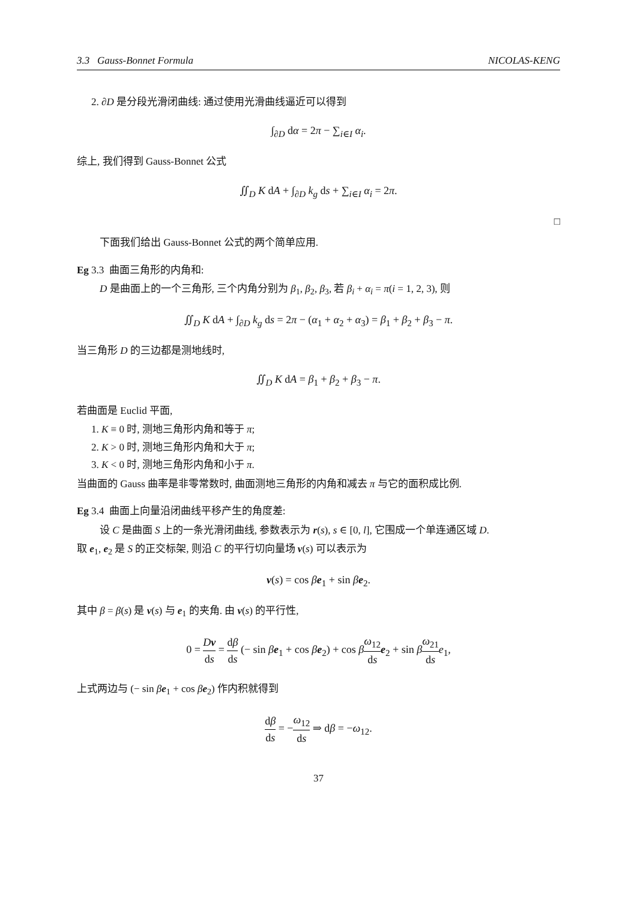3.3 Gauss-Bonnet Formula NICOLAS-KENG
2. ∂D 是分段光滑闭曲线: 通过使用光滑曲线逼近可以得到
∫<sub>∂D</sub> dα = 2π − ∑<sub>i∈I</sub> α<sub>i</sub>.
综上, 我们得到 Gauss-Bonnet 公式
∬<sub>D</sub> K dA + ∫<sub>∂D</sub> k<sub>g</sub> ds + ∑<sub>i∈I</sub> α<sub>i</sub> = 2π.
□
下面我们给出 Gauss-Bonnet 公式的两个简单应用.
Eg 3.3 曲面三角形的内角和:
D 是曲面上的一个三角形, 三个内角分别为 β<sub>1</sub>, β<sub>2</sub>, β<sub>3</sub>, 若 β<sub>i</sub> + α<sub>i</sub> = π(i = 1, 2, 3), 则
∬<sub>D</sub> K dA + ∫<sub>∂D</sub> k<sub>g</sub> ds = 2π − (α<sub>1</sub> + α<sub>2</sub> + α<sub>3</sub>) = β<sub>1</sub> + β<sub>2</sub> + β<sub>3</sub> − π.
当三角形 D 的三边都是测地线时,
∬<sub>D</sub> K dA = β<sub>1</sub> + β<sub>2</sub> + β<sub>3</sub> − π.
若曲面是 Euclid 平面,
1. K ≡ 0 时, 测地三角形内角和等于 π;
2. K > 0 时, 测地三角形内角和大于 π;
3. K < 0 时, 测地三角形内角和小于 π.
当曲面的 Gauss 曲率是非零常数时, 曲面测地三角形的内角和减去 π 与它的面积成比例.
Eg 3.4 曲面上向量沿闭曲线平移产生的角度差:
设 C 是曲面 S 上的一条光滑闭曲线, 参数表示为 r(s), s ∈ [0, l], 它围成一个单连通区域 D.
取 e<sub>1</sub>, e<sub>2</sub> 是 S 的正交标架, 则沿 C 的平行切向量场 v(s) 可以表示为
v(s) = cos βe<sub>1</sub> + sin βe<sub>2</sub>.
其中 β = β(s) 是 v(s) 与 e<sub>1</sub> 的夹角. 由 v(s) 的平行性,
0 = Dv ds = dβ ds (− sin βe<sub>1</sub> + cos βe<sub>2</sub>) + cos βω<sub>12</sub> ds e<sub>2</sub> + sin βω<sub>21</sub> ds e<sub>1</sub>,
上式两边与 (− sin βe<sub>1</sub> + cos βe<sub>2</sub>) 作内积就得到
dβ ds = −ω<sub>12</sub> ds ⇒ dβ = −ω<sub>12</sub>.
37